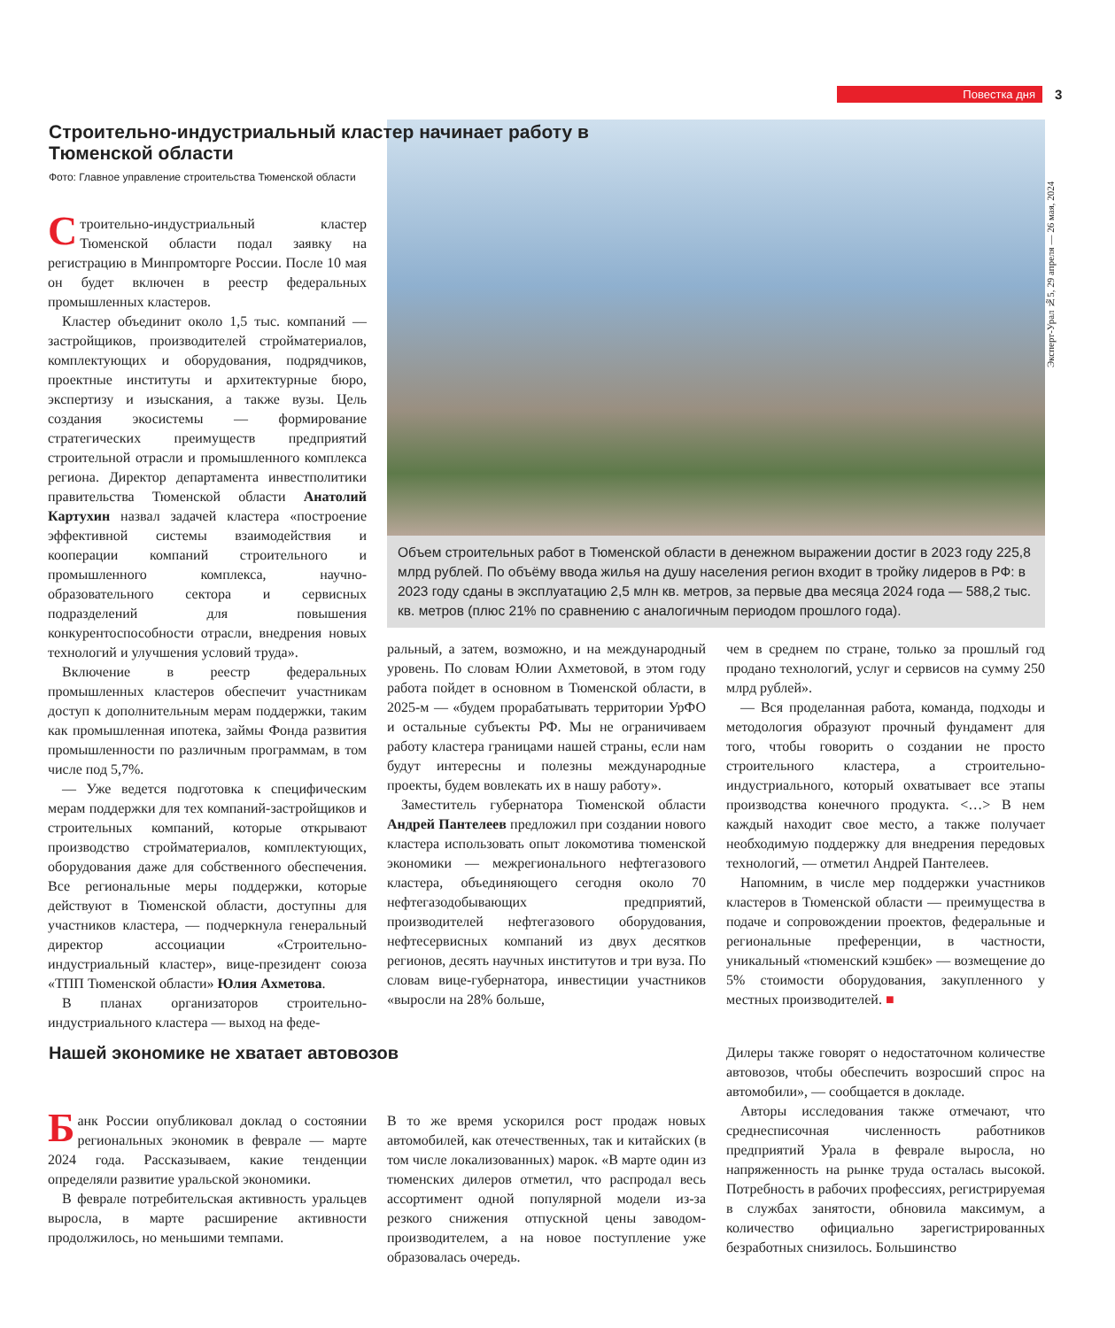Повестка дня
3
Эксперт-Урал №5, 29 апреля — 26 мая, 2024
Строительно-индустриальный кластер начинает работу в Тюменской области
Фото: Главное управление строительства Тюменской области
Объем строительных работ в Тюменской области в денежном выражении достиг в 2023 году 225,8 млрд рублей. По объёму ввода жилья на душу населения регион входит в тройку лидеров в РФ: в 2023 году сданы в эксплуатацию 2,5 млн кв. метров, за первые два месяца 2024 года — 588,2 тыс. кв. метров (плюс 21% по сравнению с аналогичным периодом прошлого года).
Строительно-индустриальный кластер Тюменской области подал заявку на регистрацию в Минпромторге России. После 10 мая он будет включен в реестр федеральных промышленных кластеров.
Кластер объединит около 1,5 тыс. компаний — застройщиков, производителей стройматериалов, комплектующих и оборудования, подрядчиков, проектные институты и архитектурные бюро, экспертизу и изыскания, а также вузы. Цель создания экосистемы — формирование стратегических преимуществ предприятий строительной отрасли и промышленного комплекса региона. Директор департамента инвестполитики правительства Тюменской области Анатолий Картухин назвал задачей кластера «построение эффективной системы взаимодействия и кооперации компаний строительного и промышленного комплекса, научно-образовательного сектора и сервисных подразделений для повышения конкурентоспособности отрасли, внедрения новых технологий и улучшения условий труда».
Включение в реестр федеральных промышленных кластеров обеспечит участникам доступ к дополнительным мерам поддержки, таким как промышленная ипотека, займы Фонда развития промышленности по различным программам, в том числе под 5,7%.
— Уже ведется подготовка к специфическим мерам поддержки для тех компаний-застройщиков и строительных компаний, которые открывают производство стройматериалов, комплектующих, оборудования даже для собственного обеспечения. Все региональные меры поддержки, которые действуют в Тюменской области, доступны для участников кластера, — подчеркнула генеральный директор ассоциации «Строительно-индустриальный кластер», вице-президент союза «ТПП Тюменской области» Юлия Ахметова.
В планах организаторов строительно-индустриального кластера — выход на феде-
ральный, а затем, возможно, и на международный уровень. По словам Юлии Ахметовой, в этом году работа пойдет в основном в Тюменской области, в 2025-м — «будем прорабатывать территории УрФО и остальные субъекты РФ. Мы не ограничиваем работу кластера границами нашей страны, если нам будут интересны и полезны международные проекты, будем вовлекать их в нашу работу».
Заместитель губернатора Тюменской области Андрей Пантелеев предложил при создании нового кластера использовать опыт локомотива тюменской экономики — межрегионального нефтегазового кластера, объединяющего сегодня около 70 нефтегазодобывающих предприятий, производителей нефтегазового оборудования, нефтесервисных компаний из двух десятков регионов, десять научных институтов и три вуза. По словам вице-губернатора, инвестиции участников «выросли на 28% больше,
чем в среднем по стране, только за прошлый год продано технологий, услуг и сервисов на сумму 250 млрд рублей».
— Вся проделанная работа, команда, подходы и методология образуют прочный фундамент для того, чтобы говорить о создании не просто строительного кластера, а строительно-индустриального, который охватывает все этапы производства конечного продукта. <…> В нем каждый находит свое место, а также получает необходимую поддержку для внедрения передовых технологий, — отметил Андрей Пантелеев.
Напомним, в числе мер поддержки участников кластеров в Тюменской области — преимущества в подаче и сопровождении проектов, федеральные и региональные преференции, в частности, уникальный «тюменский кэшбек» — возмещение до 5% стоимости оборудования, закупленного у местных производителей. ■
Нашей экономике не хватает автовозов
Банк России опубликовал доклад о состоянии региональных экономик в феврале — марте 2024 года. Рассказываем, какие тенденции определяли развитие уральской экономики.
В феврале потребительская активность уральцев выросла, в марте расширение активности продолжилось, но меньшими темпами.
В то же время ускорился рост продаж новых автомобилей, как отечественных, так и китайских (в том числе локализованных) марок. «В марте один из тюменских дилеров отметил, что распродал весь ассортимент одной популярной модели из-за резкого снижения отпускной цены заводом-производителем, а на новое поступление уже образовалась очередь.
Дилеры также говорят о недостаточном количестве автовозов, чтобы обеспечить возросший спрос на автомобили», — сообщается в докладе.
Авторы исследования также отмечают, что среднесписочная численность работников предприятий Урала в феврале выросла, но напряженность на рынке труда осталась высокой. Потребность в рабочих профессиях, регистрируемая в службах занятости, обновила максимум, а количество официально зарегистрированных безработных снизилось. Большинство